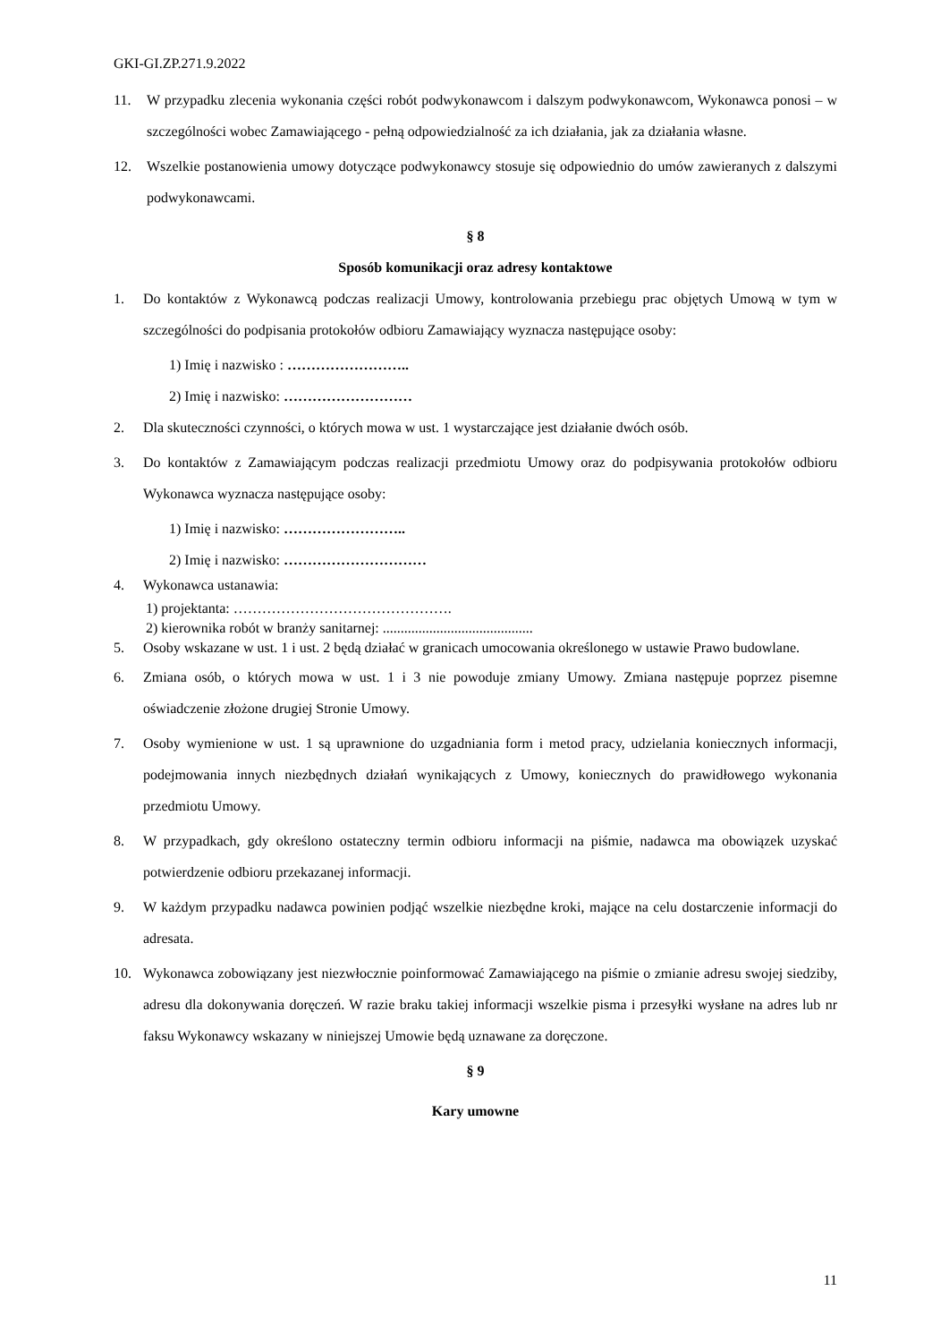GKI-GI.ZP.271.9.2022
11. W przypadku zlecenia wykonania części robót podwykonawcom i dalszym podwykonawcom, Wykonawca ponosi – w szczególności wobec Zamawiającego - pełną odpowiedzialność za ich działania, jak za działania własne.
12. Wszelkie postanowienia umowy dotyczące podwykonawcy stosuje się odpowiednio do umów zawieranych z dalszymi podwykonawcami.
§ 8
Sposób komunikacji oraz adresy kontaktowe
1. Do kontaktów z Wykonawcą podczas realizacji Umowy, kontrolowania przebiegu prac objętych Umową w tym w szczególności do podpisania protokołów odbioru Zamawiający wyznacza następujące osoby:
1) Imię i nazwisko : ……………………..
2) Imię i nazwisko: ………………………
2. Dla skuteczności czynności, o których mowa w ust. 1 wystarczające jest działanie dwóch osób.
3. Do kontaktów z Zamawiającym podczas realizacji przedmiotu Umowy oraz do podpisywania protokołów odbioru Wykonawca wyznacza następujące osoby:
1) Imię i nazwisko: ……………………..
2) Imię i nazwisko: …………………………
4. Wykonawca ustanawia:
1) projektanta: ……………………………………….
2) kierownika robót w branży sanitarnej: ..........................................
5. Osoby wskazane w ust. 1 i ust. 2 będą działać w granicach umocowania określonego w ustawie Prawo budowlane.
6. Zmiana osób, o których mowa w ust. 1 i 3 nie powoduje zmiany Umowy. Zmiana następuje poprzez pisemne oświadczenie złożone drugiej Stronie Umowy.
7. Osoby wymienione w ust. 1 są uprawnione do uzgadniania form i metod pracy, udzielania koniecznych informacji, podejmowania innych niezbędnych działań wynikających z Umowy, koniecznych do prawidłowego wykonania przedmiotu Umowy.
8. W przypadkach, gdy określono ostateczny termin odbioru informacji na piśmie, nadawca ma obowiązek uzyskać potwierdzenie odbioru przekazanej informacji.
9. W każdym przypadku nadawca powinien podjąć wszelkie niezbędne kroki, mające na celu dostarczenie informacji do adresata.
10. Wykonawca zobowiązany jest niezwłocznie poinformować Zamawiającego na piśmie o zmianie adresu swojej siedziby, adresu dla dokonywania doręczeń. W razie braku takiej informacji wszelkie pisma i przesyłki wysłane na adres lub nr faksu Wykonawcy wskazany w niniejszej Umowie będą uznawane za doręczone.
§ 9
Kary umowne
11